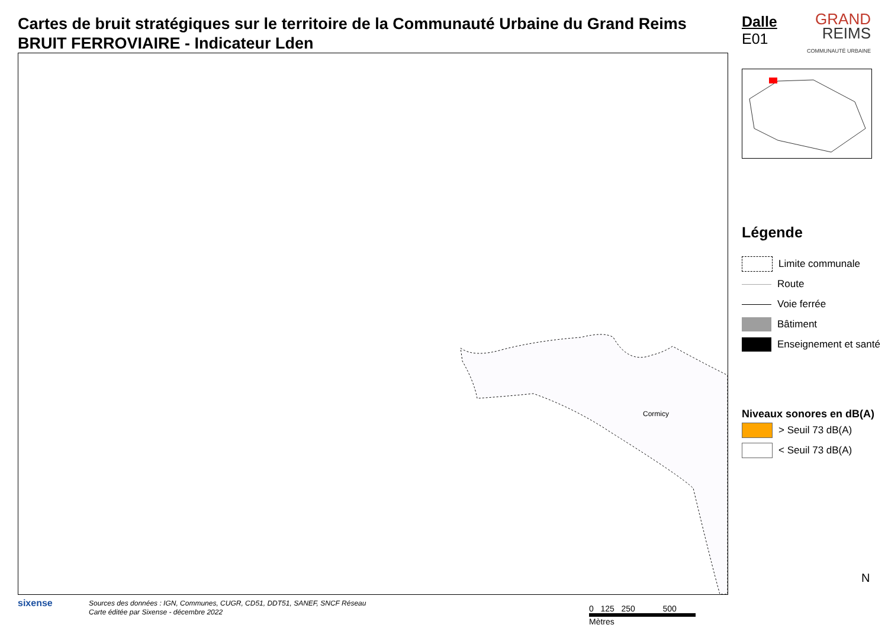Cartes de bruit stratégiques sur le territoire de la Communauté Urbaine du Grand Reims
BRUIT FERROVIAIRE - Indicateur Lden
Cormicy
Dalle
E01
GRAND
REIMS
COMMUNAUTÉ URBAINE
Légende
Limite communale
Route
Voie ferrée
Bâtiment
Enseignement et santé
Niveaux sonores en dB(A)
> Seuil 73 dB(A)
< Seuil 73 dB(A)
sixense
Sources des données : IGN, Communes, CUGR, CD51, DDT51, SANEF, SNCF Réseau
Carte éditée par Sixense - décembre 2022
0 125 250 500
Mètres
N